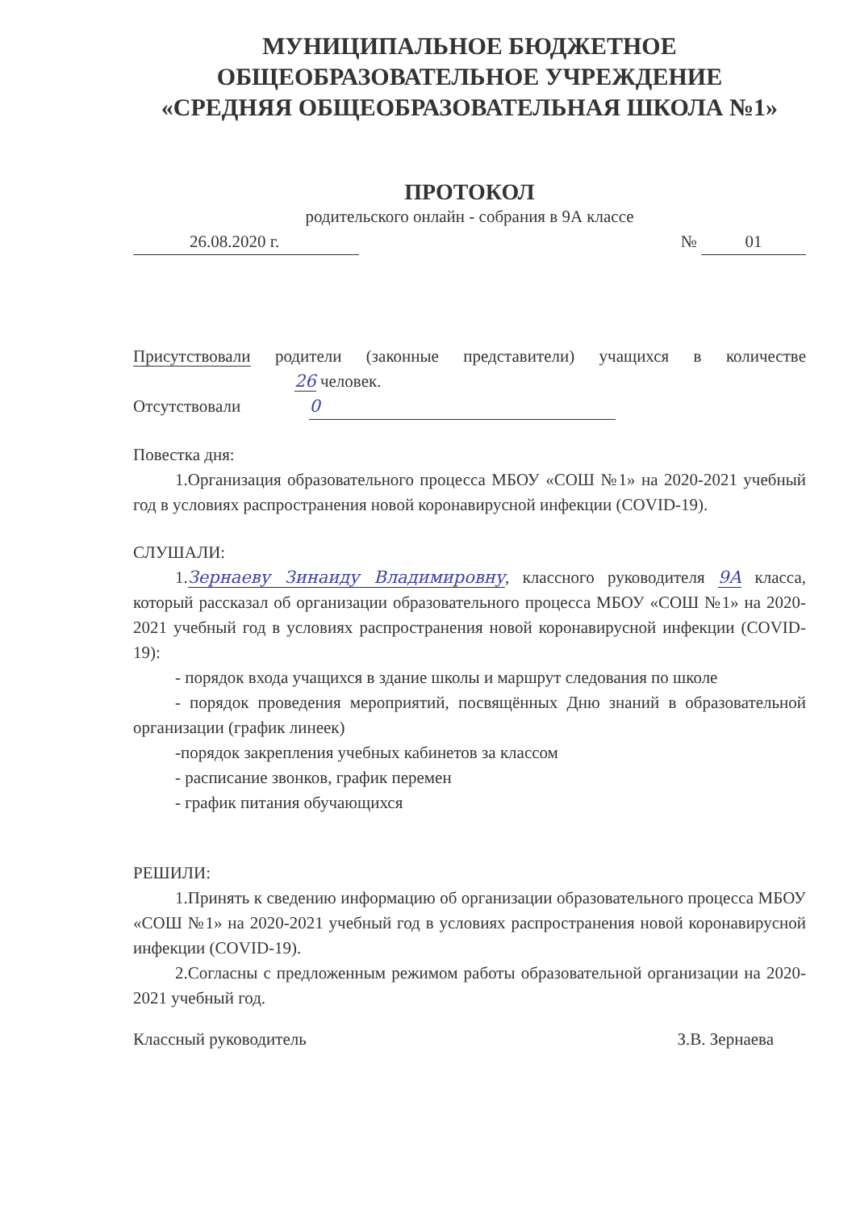МУНИЦИПАЛЬНОЕ БЮДЖЕТНОЕ
ОБЩЕОБРАЗОВАТЕЛЬНОЕ УЧРЕЖДЕНИЕ
«СРЕДНЯЯ ОБЩЕОБРАЗОВАТЕЛЬНАЯ ШКОЛА №1»
ПРОТОКОЛ
родительского онлайн - собрания в 9А классе
26.08.2020 г. № 01
Присутствовали родители (законные представители) учащихся в количестве 26 человек.
Отсутствовали 0
Повестка дня:
1.Организация образовательного процесса МБОУ «СОШ №1» на 2020-2021 учебный год в условиях распространения новой коронавирусной инфекции (COVID-19).
СЛУШАЛИ:
1.Зернаеву Зинаиду Владимировну, классного руководителя 9А класса, который рассказал об организации образовательного процесса МБОУ «СОШ №1» на 2020-2021 учебный год в условиях распространения новой коронавирусной инфекции (COVID-19):
- порядок входа учащихся в здание школы и маршрут следования по школе
- порядок проведения мероприятий, посвящённых Дню знаний в образовательной организации (график линеек)
-порядок закрепления учебных кабинетов за классом
- расписание звонков, график перемен
- график питания обучающихся
РЕШИЛИ:
1.Принять к сведению информацию об организации образовательного процесса МБОУ «СОШ №1» на 2020-2021 учебный год в условиях распространения новой коронавирусной инфекции (COVID-19).
2.Согласны с предложенным режимом работы образовательной организации на 2020-2021 учебный год.
Классный руководитель З.В. Зернаева